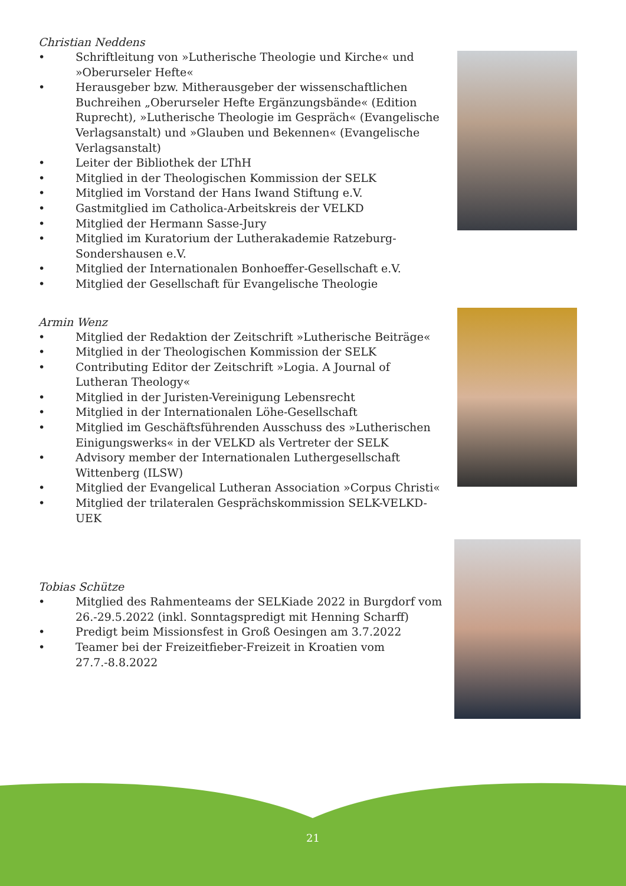Christian Neddens
• Schriftleitung von »Lutherische Theologie und Kirche« und »Oberurseler Hefte«
• Herausgeber bzw. Mitherausgeber der wissenschaftlichen Buchreihen „Oberurseler Hefte Ergänzungsbände« (Edition Ruprecht), »Lutherische Theologie im Gespräch« (Evangelische Verlagsanstalt) und »Glauben und Bekennen« (Evangelische Verlagsanstalt)
• Leiter der Bibliothek der LThH
• Mitglied in der Theologischen Kommission der SELK
• Mitglied im Vorstand der Hans Iwand Stiftung e.V.
• Gastmitglied im Catholica-Arbeitskreis der VELKD
• Mitglied der Hermann Sasse-Jury
• Mitglied im Kuratorium der Lutherakademie Ratzeburg-Sondershausen e.V.
• Mitglied der Internationalen Bonhoeffer-Gesellschaft e.V.
• Mitglied der Gesellschaft für Evangelische Theologie
Armin Wenz
• Mitglied der Redaktion der Zeitschrift »Lutherische Beiträge«
• Mitglied in der Theologischen Kommission der SELK
• Contributing Editor der Zeitschrift »Logia. A Journal of Lutheran Theology«
• Mitglied in der Juristen-Vereinigung Lebensrecht
• Mitglied in der Internationalen Löhe-Gesellschaft
• Mitglied im Geschäftsführenden Ausschuss des »Lutherischen Einigungswerks« in der VELKD als Vertreter der SELK
• Advisory member der Internationalen Luthergesellschaft Wittenberg (ILSW)
• Mitglied der Evangelical Lutheran Association »Corpus Christi«
• Mitglied der trilateralen Gesprächskommission SELK-VELKD-UEK
Tobias Schütze
• Mitglied des Rahmenteams der SELKiade 2022 in Burgdorf vom 26.-29.5.2022 (inkl. Sonntagspredigt mit Henning Scharff)
• Predigt beim Missionsfest in Groß Oesingen am 3.7.2022
• Teamer bei der Freizeitfieber-Freizeit in Kroatien vom 27.7.-8.8.2022
21